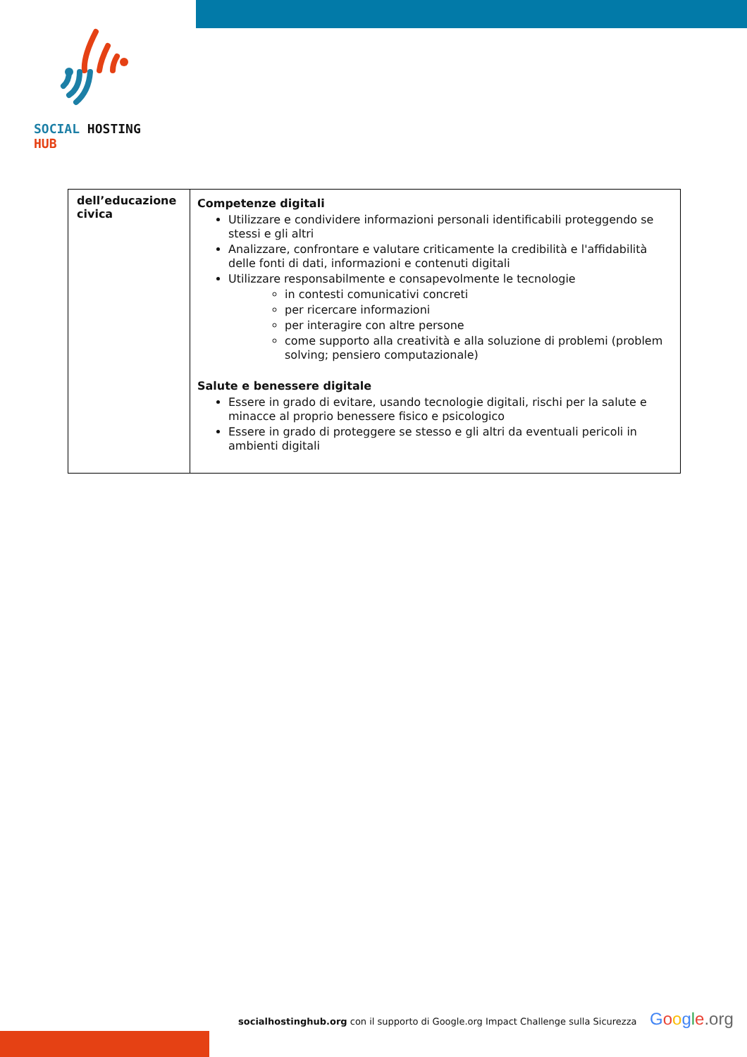SOCIAL HOSTING HUB
| dell’educazione civica | Competenze digitali Utilizzare e condividere informazioni personali identificabili proteggendo se stessi e gli altri Analizzare, confrontare e valutare criticamente la credibilità e l'affidabilità delle fonti di dati, informazioni e contenuti digitali Utilizzare responsabilmente e consapevolmente le tecnologie in contesti comunicativi concreti per ricercare informazioni per interagire con altre persone come supporto alla creatività e alla soluzione di problemi (problem solving; pensiero computazionale) Salute e benessere digitale Essere in grado di evitare, usando tecnologie digitali, rischi per la salute e minacce al proprio benessere fisico e psicologico Essere in grado di proteggere se stesso e gli altri da eventuali pericoli in ambienti digitali |
socialhostinghub.org con il supporto di Google.org Impact Challenge sulla Sicurezza
Google.org